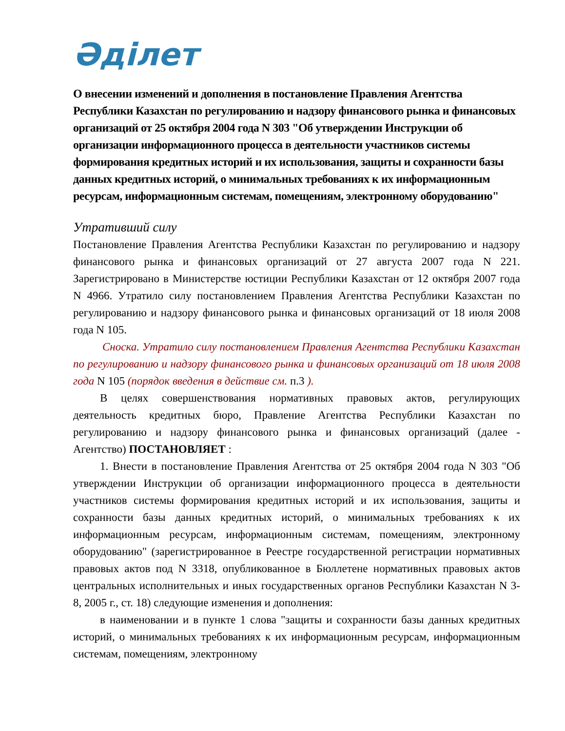Әділет
О внесении изменений и дополнения в постановление Правления Агентства Республики Казахстан по регулированию и надзору финансового рынка и финансовых организаций от 25 октября 2004 года N 303 "Об утверждении Инструкции об организации информационного процесса в деятельности участников системы формирования кредитных историй и их использования, защиты и сохранности базы данных кредитных историй, о минимальных требованиях к их информационным ресурсам, информационным системам, помещениям, электронному оборудованию"
Утративший силу
Постановление Правления Агентства Республики Казахстан по регулированию и надзору финансового рынка и финансовых организаций от 27 августа 2007 года N 221. Зарегистрировано в Министерстве юстиции Республики Казахстан от 12 октября 2007 года N 4966. Утратило силу постановлением Правления Агентства Республики Казахстан по регулированию и надзору финансового рынка и финансовых организаций от 18 июля 2008 года N 105.
Сноска. Утратило силу постановлением Правления Агентства Республики Казахстан по регулированию и надзору финансового рынка и финансовых организаций от 18 июля 2008 года N 105 (порядок введения в действие см. п.3 ).
В целях совершенствования нормативных правовых актов, регулирующих деятельность кредитных бюро, Правление Агентства Республики Казахстан по регулированию и надзору финансового рынка и финансовых организаций (далее - Агентство) ПОСТАНОВЛЯЕТ :
1. Внести в постановление Правления Агентства от 25 октября 2004 года N 303 "Об утверждении Инструкции об организации информационного процесса в деятельности участников системы формирования кредитных историй и их использования, защиты и сохранности базы данных кредитных историй, о минимальных требованиях к их информационным ресурсам, информационным системам, помещениям, электронному оборудованию" (зарегистрированное в Реестре государственной регистрации нормативных правовых актов под N 3318, опубликованное в Бюллетене нормативных правовых актов центральных исполнительных и иных государственных органов Республики Казахстан N 3-8, 2005 г., ст. 18) следующие изменения и дополнения:
в наименовании и в пункте 1 слова "защиты и сохранности базы данных кредитных историй, о минимальных требованиях к их информационным ресурсам, информационным системам, помещениям, электронному